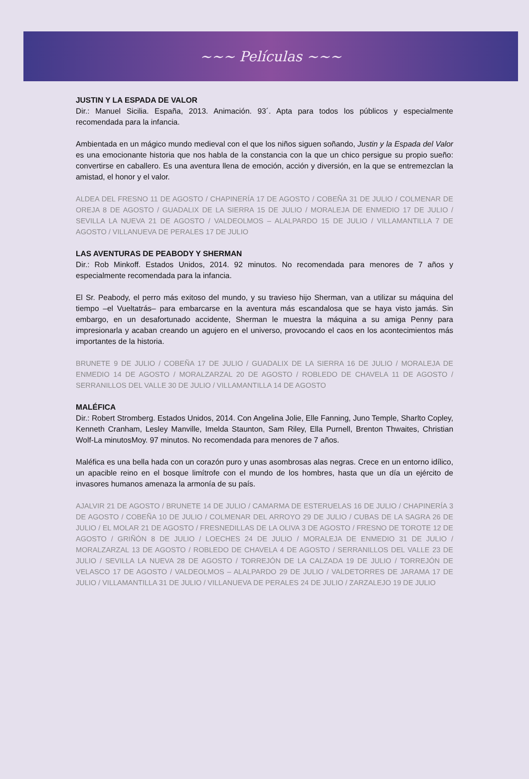~~~ Películas ~~~
JUSTIN Y LA ESPADA DE VALOR
Dir.: Manuel Sicilia. España, 2013. Animación. 93´. Apta para todos los públicos y especialmente recomendada para la infancia.
Ambientada en un mágico mundo medieval con el que los niños siguen soñando, Justin y la Espada del Valor es una emocionante historia que nos habla de la constancia con la que un chico persigue su propio sueño: convertirse en caballero. Es una aventura llena de emoción, acción y diversión, en la que se entremezclan la amistad, el honor y el valor.
ALDEA DEL FRESNO 11 DE AGOSTO / CHAPINERÍA 17 DE AGOSTO / COBEÑA 31 DE JULIO / COLMENAR DE OREJA 8 DE AGOSTO / GUADALIX DE LA SIERRA 15 DE JULIO / MORALEJA DE ENMEDIO 17 DE JULIO / SEVILLA LA NUEVA 21 DE AGOSTO / VALDEOLMOS – ALALPARDO 15 DE JULIO / VILLAMANTILLA 7 DE AGOSTO / VILLANUEVA DE PERALES 17 DE JULIO
LAS AVENTURAS DE PEABODY Y SHERMAN
Dir.: Rob Minkoff. Estados Unidos, 2014. 92 minutos. No recomendada para menores de 7 años y especialmente recomendada para la infancia.
El Sr. Peabody, el perro más exitoso del mundo, y su travieso hijo Sherman, van a utilizar su máquina del tiempo –el Vueltatrás– para embarcarse en la aventura más escandalosa que se haya visto jamás. Sin embargo, en un desafortunado accidente, Sherman le muestra la máquina a su amiga Penny para impresionarla y acaban creando un agujero en el universo, provocando el caos en los acontecimientos más importantes de la historia.
BRUNETE 9 DE JULIO / COBEÑA 17 DE JULIO / GUADALIX DE LA SIERRA 16 DE JULIO / MORALEJA DE ENMEDIO 14 DE AGOSTO / MORALZARZAL 20 DE AGOSTO / ROBLEDO DE CHAVELA 11 DE AGOSTO / SERRANILLOS DEL VALLE 30 DE JULIO / VILLAMANTILLA 14 DE AGOSTO
MALÉFICA
Dir.: Robert Stromberg. Estados Unidos, 2014. Con Angelina Jolie, Elle Fanning, Juno Temple, Sharlto Copley, Kenneth Cranham, Lesley Manville, Imelda Staunton, Sam Riley, Ella Purnell, Brenton Thwaites, Christian Wolf-La minutosMoy. 97 minutos. No recomendada para menores de 7 años.
Maléfica es una bella hada con un corazón puro y unas asombrosas alas negras. Crece en un entorno idílico, un apacible reino en el bosque limítrofe con el mundo de los hombres, hasta que un día un ejército de invasores humanos amenaza la armonía de su país.
AJALVIR 21 DE AGOSTO / BRUNETE 14 DE JULIO / CAMARMA DE ESTERUELAS 16 DE JULIO / CHAPINERÍA 3 DE AGOSTO / COBEÑA 10 DE JULIO / COLMENAR DEL ARROYO 29 DE JULIO / CUBAS DE LA SAGRA 26 DE JULIO / EL MOLAR 21 DE AGOSTO / FRESNEDILLAS DE LA OLIVA 3 DE AGOSTO / FRESNO DE TOROTE 12 DE AGOSTO / GRIÑÓN 8 DE JULIO / LOECHES 24 DE JULIO / MORALEJA DE ENMEDIO 31 DE JULIO / MORALZARZAL 13 DE AGOSTO / ROBLEDO DE CHAVELA 4 DE AGOSTO / SERRANILLOS DEL VALLE 23 DE JULIO / SEVILLA LA NUEVA 28 DE AGOSTO / TORREJÓN DE LA CALZADA 19 DE JULIO / TORREJÓN DE VELASCO 17 DE AGOSTO / VALDEOLMOS – ALALPARDO 29 DE JULIO / VALDETORRES DE JARAMA 17 DE JULIO / VILLAMANTILLA 31 DE JULIO / VILLANUEVA DE PERALES 24 DE JULIO / ZARZALEJO 19 DE JULIO